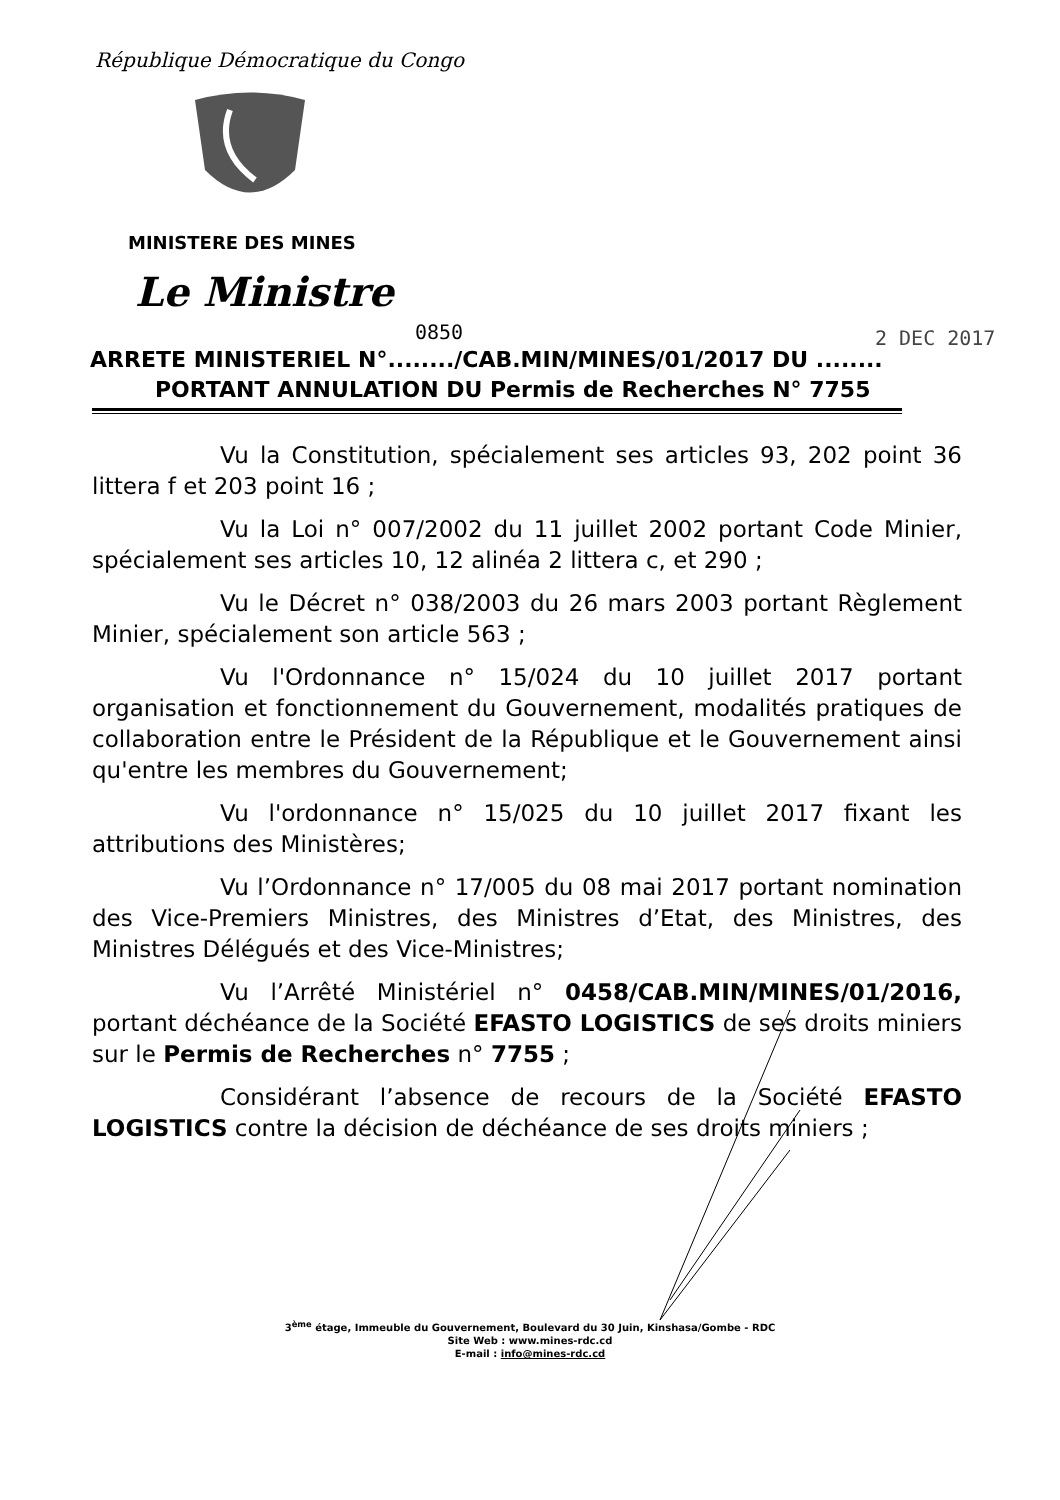République Démocratique du Congo
MINISTERE DES MINES
Le Ministre
0850 2 DEC 2017
ARRETE MINISTERIEL N°......../CAB.MIN/MINES/01/2017 DU ........
PORTANT ANNULATION DU Permis de Recherches N° 7755
Vu la Constitution, spécialement ses articles 93, 202 point 36 littera f et 203 point 16 ;
Vu la Loi n° 007/2002 du 11 juillet 2002 portant Code Minier, spécialement ses articles 10, 12 alinéa 2 littera c, et 290 ;
Vu le Décret n° 038/2003 du 26 mars 2003 portant Règlement Minier, spécialement son article 563 ;
Vu l'Ordonnance n° 15/024 du 10 juillet 2017 portant organisation et fonctionnement du Gouvernement, modalités pratiques de collaboration entre le Président de la République et le Gouvernement ainsi qu'entre les membres du Gouvernement;
Vu l'ordonnance n° 15/025 du 10 juillet 2017 fixant les attributions des Ministères;
Vu l’Ordonnance n° 17/005 du 08 mai 2017 portant nomination des Vice-Premiers Ministres, des Ministres d’Etat, des Ministres, des Ministres Délégués et des Vice-Ministres;
Vu l’Arrêté Ministériel n° 0458/CAB.MIN/MINES/01/2016, portant déchéance de la Société EFASTO LOGISTICS de ses droits miniers sur le Permis de Recherches n° 7755 ;
Considérant l’absence de recours de la Société EFASTO LOGISTICS contre la décision de déchéance de ses droits miniers ;
3<sup>ème</sup> étage, Immeuble du Gouvernement, Boulevard du 30 Juin, Kinshasa/Gombe - RDC
Site Web : www.mines-rdc.cd
E-mail : info@mines-rdc.cd